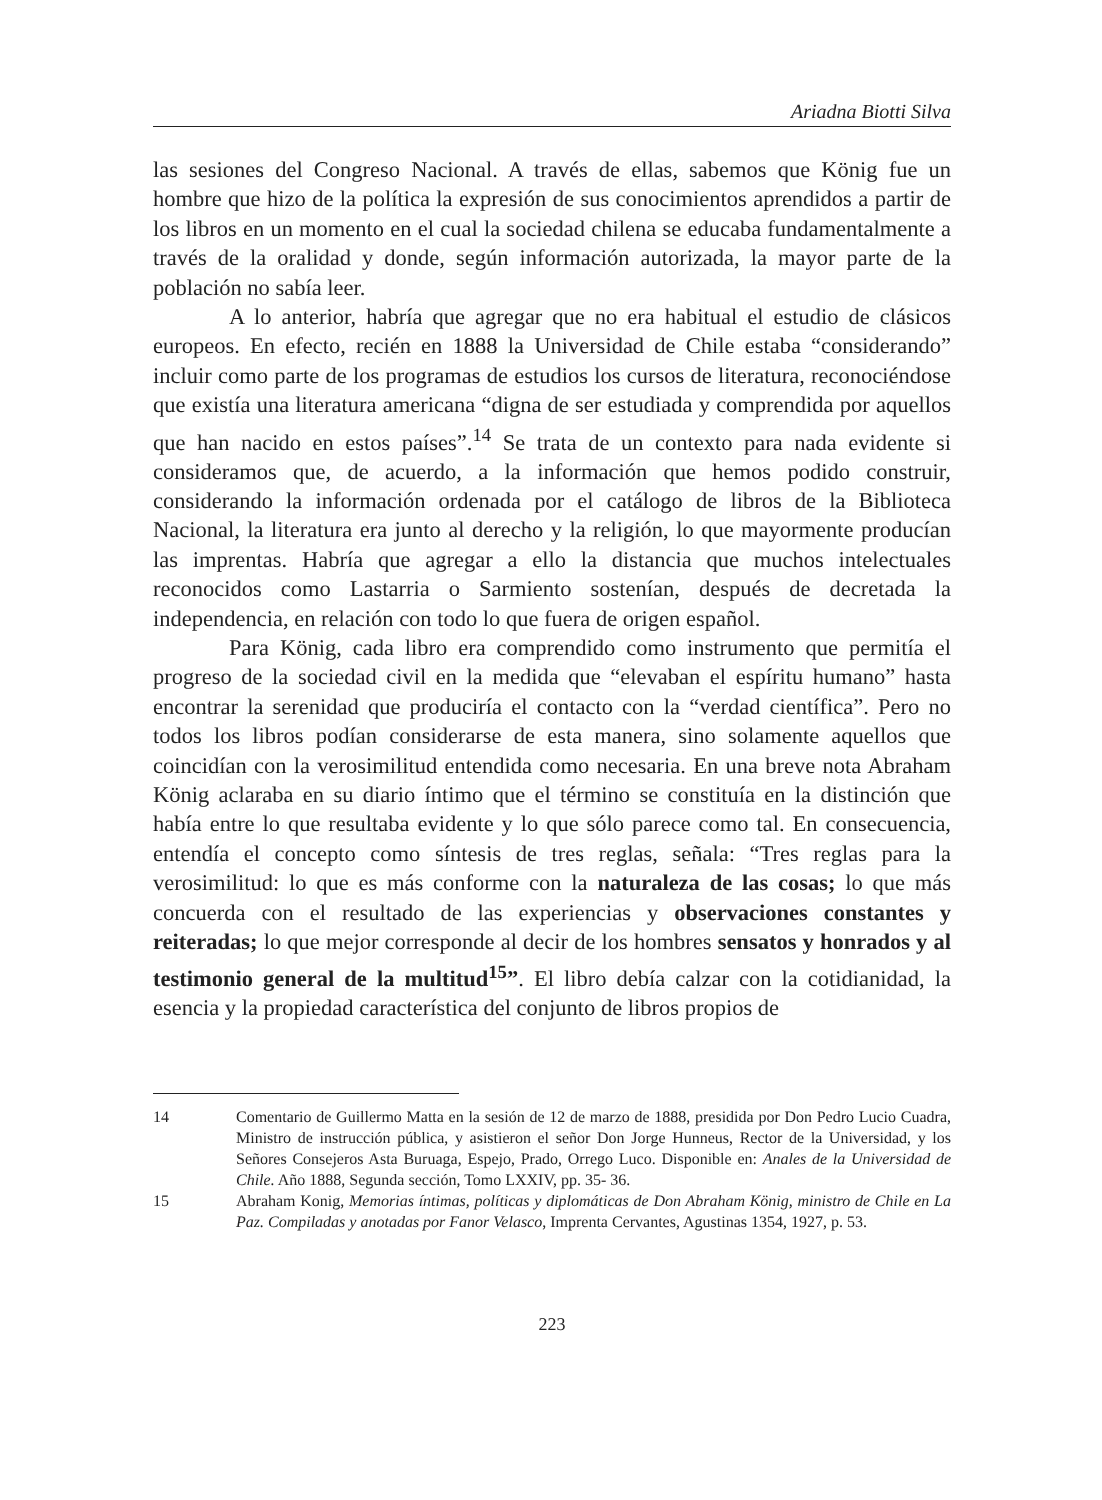Ariadna Biotti Silva
las sesiones del Congreso Nacional. A través de ellas, sabemos que König fue un hombre que hizo de la política la expresión de sus conocimientos aprendidos a partir de los libros en un momento en el cual la sociedad chilena se educaba fundamentalmente a través de la oralidad y donde, según información autorizada, la mayor parte de la población no sabía leer.
A lo anterior, habría que agregar que no era habitual el estudio de clásicos europeos. En efecto, recién en 1888 la Universidad de Chile estaba “considerando” incluir como parte de los programas de estudios los cursos de literatura, reconociéndose que existía una literatura americana “digna de ser estudiada y comprendida por aquellos que han nacido en estos países”.<sup>14</sup> Se trata de un contexto para nada evidente si consideramos que, de acuerdo, a la información que hemos podido construir, considerando la información ordenada por el catálogo de libros de la Biblioteca Nacional, la literatura era junto al derecho y la religión, lo que mayormente producían las imprentas. Habría que agregar a ello la distancia que muchos intelectuales reconocidos como Lastarria o Sarmiento sostenían, después de decretada la independencia, en relación con todo lo que fuera de origen español.
Para König, cada libro era comprendido como instrumento que permitía el progreso de la sociedad civil en la medida que “elevaban el espíritu humano” hasta encontrar la serenidad que produciría el contacto con la “verdad científica”. Pero no todos los libros podían considerarse de esta manera, sino solamente aquellos que coincidían con la verosimilitud entendida como necesaria. En una breve nota Abraham König aclaraba en su diario íntimo que el término se constituía en la distinción que había entre lo que resultaba evidente y lo que sólo parece como tal. En consecuencia, entendía el concepto como síntesis de tres reglas, señala: “Tres reglas para la verosimilitud: lo que es más conforme con la naturaleza de las cosas; lo que más concuerda con el resultado de las experiencias y observaciones constantes y reiteradas; lo que mejor corresponde al decir de los hombres sensatos y honrados y al testimonio general de la multitud<sup>15</sup>”. El libro debía calzar con la cotidianidad, la esencia y la propiedad característica del conjunto de libros propios de
14 Comentario de Guillermo Matta en la sesión de 12 de marzo de 1888, presidida por Don Pedro Lucio Cuadra, Ministro de instrucción pública, y asistieron el señor Don Jorge Hunneus, Rector de la Universidad, y los Señores Consejeros Asta Buruaga, Espejo, Prado, Orrego Luco. Disponible en: Anales de la Universidad de Chile. Año 1888, Segunda sección, Tomo LXXIV, pp. 35- 36.
15 Abraham Konig, Memorias íntimas, políticas y diplomáticas de Don Abraham König, ministro de Chile en La Paz. Compiladas y anotadas por Fanor Velasco, Imprenta Cervantes, Agustinas 1354, 1927, p. 53.
223